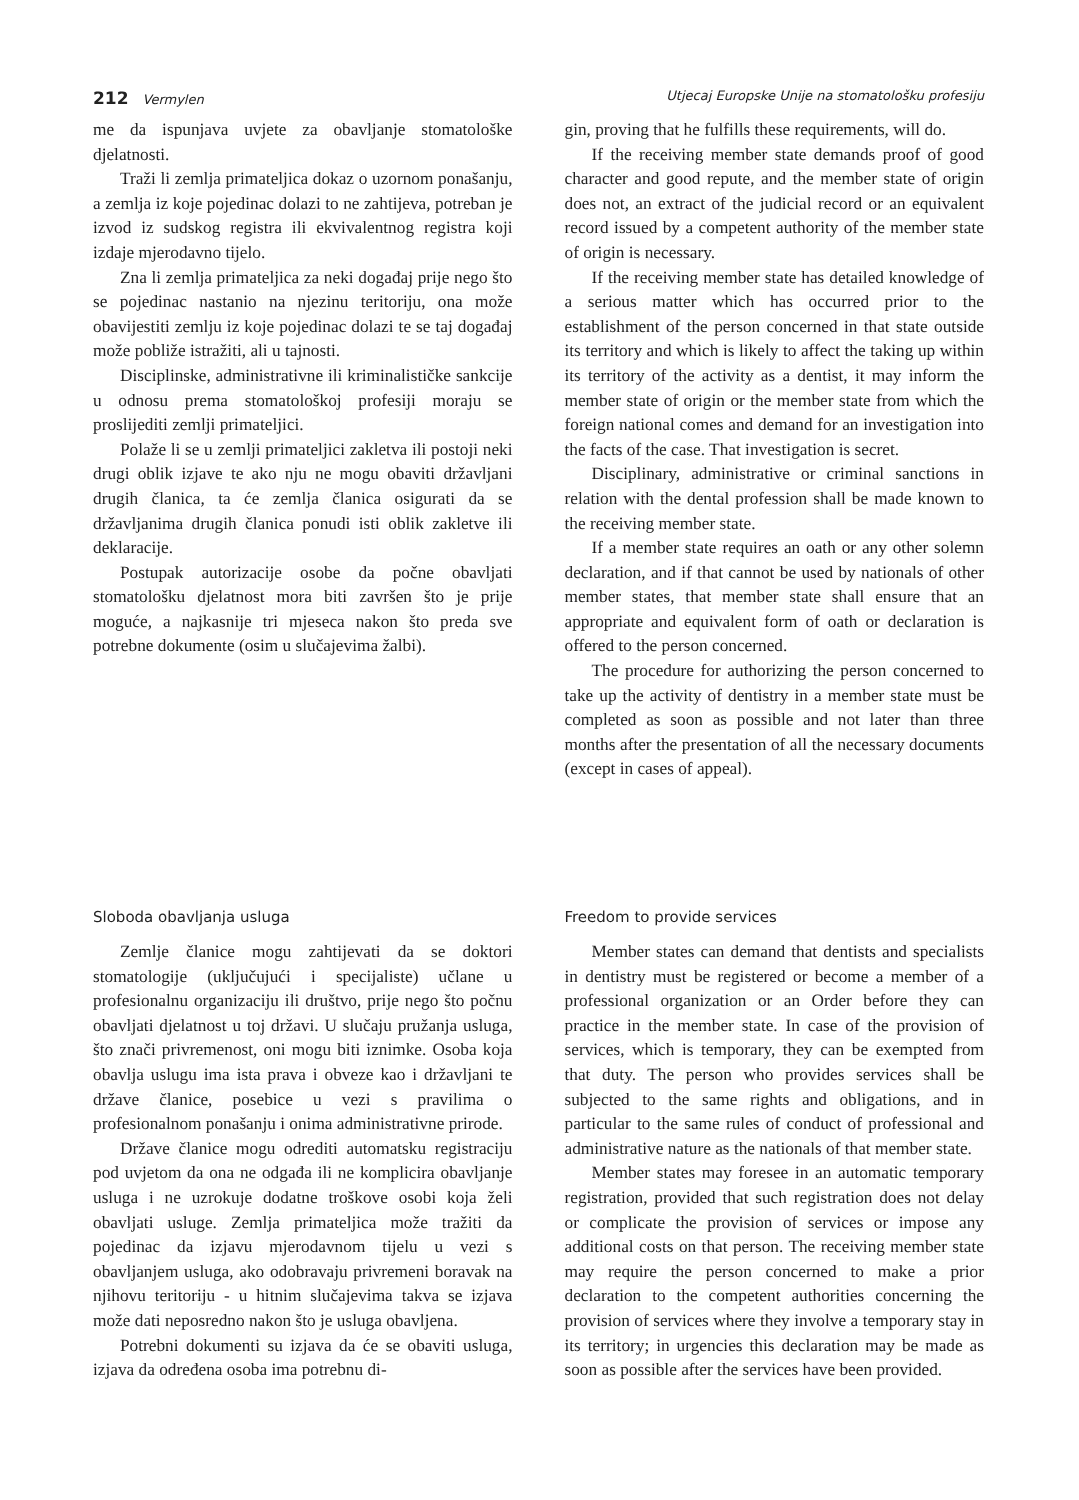212 Vermylen Utjecaj Europske Unije na stomatološku profesiju
me da ispunjava uvjete za obavljanje stomatološke djelatnosti.
Traži li zemlja primateljica dokaz o uzornom ponašanju, a zemlja iz koje pojedinac dolazi to ne zahtijeva, potreban je izvod iz sudskog registra ili ekvivalentnog registra koji izdaje mjerodavno tijelo.
Zna li zemlja primateljica za neki događaj prije nego što se pojedinac nastanio na njezinu teritoriju, ona može obavijestiti zemlju iz koje pojedinac dolazi te se taj događaj može pobliže istražiti, ali u tajnosti.
Disciplinske, administrativne ili kriminalističke sankcije u odnosu prema stomatološkoj profesiji moraju se proslijediti zemlji primateljici.
Polaže li se u zemlji primateljici zakletva ili postoji neki drugi oblik izjave te ako nju ne mogu obaviti državljani drugih članica, ta će zemlja članica osigurati da se državljanima drugih članica ponudi isti oblik zakletve ili deklaracije.
Postupak autorizacije osobe da počne obavljati stomatološku djelatnost mora biti završen što je prije moguće, a najkasnije tri mjeseca nakon što preda sve potrebne dokumente (osim u slučajevima žalbi).
Sloboda obavljanja usluga
Zemlje članice mogu zahtijevati da se doktori stomatologije (uključujući i specijaliste) učlane u profesionalnu organizaciju ili društvo, prije nego što počnu obavljati djelatnost u toj državi. U slučaju pružanja usluga, što znači privremenost, oni mogu biti iznimke. Osoba koja obavlja uslugu ima ista prava i obveze kao i državljani te države članice, posebice u vezi s pravilima o profesionalnom ponašanju i onima administrativne prirode.
Države članice mogu odrediti automatsku registraciju pod uvjetom da ona ne odgađa ili ne komplicira obavljanje usluga i ne uzrokuje dodatne troškove osobi koja želi obavljati usluge. Zemlja primateljica može tražiti da pojedinac da izjavu mjerodavnom tijelu u vezi s obavljanjem usluga, ako odobravaju privremeni boravak na njihovu teritoriju - u hitnim slučajevima takva se izjava može dati neposredno nakon što je usluga obavljena.
Potrebni dokumenti su izjava da će se obaviti usluga, izjava da određena osoba ima potrebnu di-
gin, proving that he fulfills these requirements, will do.
If the receiving member state demands proof of good character and good repute, and the member state of origin does not, an extract of the judicial record or an equivalent record issued by a competent authority of the member state of origin is necessary.
If the receiving member state has detailed knowledge of a serious matter which has occurred prior to the establishment of the person concerned in that state outside its territory and which is likely to affect the taking up within its territory of the activity as a dentist, it may inform the member state of origin or the member state from which the foreign national comes and demand for an investigation into the facts of the case. That investigation is secret.
Disciplinary, administrative or criminal sanctions in relation with the dental profession shall be made known to the receiving member state.
If a member state requires an oath or any other solemn declaration, and if that cannot be used by nationals of other member states, that member state shall ensure that an appropriate and equivalent form of oath or declaration is offered to the person concerned.
The procedure for authorizing the person concerned to take up the activity of dentistry in a member state must be completed as soon as possible and not later than three months after the presentation of all the necessary documents (except in cases of appeal).
Freedom to provide services
Member states can demand that dentists and specialists in dentistry must be registered or become a member of a professional organization or an Order before they can practice in the member state. In case of the provision of services, which is temporary, they can be exempted from that duty. The person who provides services shall be subjected to the same rights and obligations, and in particular to the same rules of conduct of professional and administrative nature as the nationals of that member state.
Member states may foresee in an automatic temporary registration, provided that such registration does not delay or complicate the provision of services or impose any additional costs on that person. The receiving member state may require the person concerned to make a prior declaration to the competent authorities concerning the provision of services where they involve a temporary stay in its territory; in urgencies this declaration may be made as soon as possible after the services have been provided.